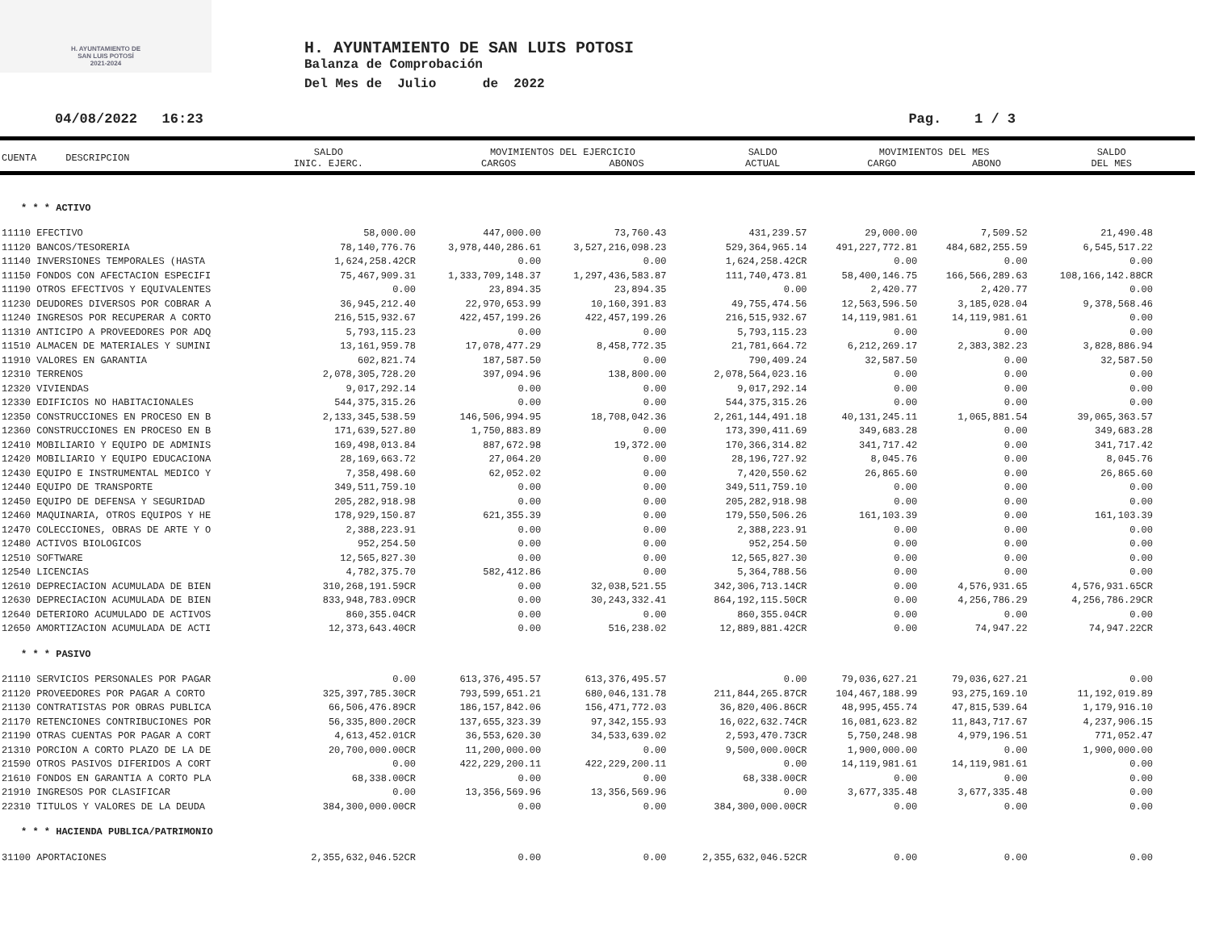H. AYUNTAMIENTO DE
SAN LUIS POTOSÍ
2021-2024
H. AYUNTAMIENTO DE SAN LUIS POTOSI
Balanza de Comprobación
Del Mes de Julio de 2022
04/08/2022 16:23 Pag. 1 / 3
| CUENTA DESCRIPCION | SALDO INIC. EJERC. | MOVIMIENTOS DEL EJERCICIO CARGOS ABONOS | SALDO ACTUAL | MOVIMIENTOS DEL MES CARGO ABONO | SALDO DEL MES |
| --- | --- | --- | --- | --- | --- |
| * * * ACTIVO | | | | | | | |
| 11110 EFECTIVO | 58,000.00 | 447,000.00 | 73,760.43 | 431,239.57 | 29,000.00 | 7,509.52 | 21,490.48 |
| 11120 BANCOS/TESORERIA | 78,140,776.76 | 3,978,440,286.61 | 3,527,216,098.23 | 529,364,965.14 | 491,227,772.81 | 484,682,255.59 | 6,545,517.22 |
| 11140 INVERSIONES TEMPORALES (HASTA | 1,624,258.42CR | 0.00 | 0.00 | 1,624,258.42CR | 0.00 | 0.00 | 0.00 |
| 11150 FONDOS CON AFECTACION ESPECIFI | 75,467,909.31 | 1,333,709,148.37 | 1,297,436,583.87 | 111,740,473.81 | 58,400,146.75 | 166,566,289.63 | 108,166,142.88CR |
| 11190 OTROS EFECTIVOS Y EQUIVALENTES | 0.00 | 23,894.35 | 23,894.35 | 0.00 | 2,420.77 | 2,420.77 | 0.00 |
| 11230 DEUDORES DIVERSOS POR COBRAR A | 36,945,212.40 | 22,970,653.99 | 10,160,391.83 | 49,755,474.56 | 12,563,596.50 | 3,185,028.04 | 9,378,568.46 |
| 11240 INGRESOS POR RECUPERAR A CORTO | 216,515,932.67 | 422,457,199.26 | 422,457,199.26 | 216,515,932.67 | 14,119,981.61 | 14,119,981.61 | 0.00 |
| 11310 ANTICIPO A PROVEEDORES POR ADQ | 5,793,115.23 | 0.00 | 0.00 | 5,793,115.23 | 0.00 | 0.00 | 0.00 |
| 11510 ALMACEN DE MATERIALES Y SUMINI | 13,161,959.78 | 17,078,477.29 | 8,458,772.35 | 21,781,664.72 | 6,212,269.17 | 2,383,382.23 | 3,828,886.94 |
| 11910 VALORES EN GARANTIA | 602,821.74 | 187,587.50 | 0.00 | 790,409.24 | 32,587.50 | 0.00 | 32,587.50 |
| 12310 TERRENOS | 2,078,305,728.20 | 397,094.96 | 138,800.00 | 2,078,564,023.16 | 0.00 | 0.00 | 0.00 |
| 12320 VIVIENDAS | 9,017,292.14 | 0.00 | 0.00 | 9,017,292.14 | 0.00 | 0.00 | 0.00 |
| 12330 EDIFICIOS NO HABITACIONALES | 544,375,315.26 | 0.00 | 0.00 | 544,375,315.26 | 0.00 | 0.00 | 0.00 |
| 12350 CONSTRUCCIONES EN PROCESO EN B | 2,133,345,538.59 | 146,506,994.95 | 18,708,042.36 | 2,261,144,491.18 | 40,131,245.11 | 1,065,881.54 | 39,065,363.57 |
| 12360 CONSTRUCCIONES EN PROCESO EN B | 171,639,527.80 | 1,750,883.89 | 0.00 | 173,390,411.69 | 349,683.28 | 0.00 | 349,683.28 |
| 12410 MOBILIARIO Y EQUIPO DE ADMINIS | 169,498,013.84 | 887,672.98 | 19,372.00 | 170,366,314.82 | 341,717.42 | 0.00 | 341,717.42 |
| 12420 MOBILIARIO Y EQUIPO EDUCACIONA | 28,169,663.72 | 27,064.20 | 0.00 | 28,196,727.92 | 8,045.76 | 0.00 | 8,045.76 |
| 12430 EQUIPO E INSTRUMENTAL MEDICO Y | 7,358,498.60 | 62,052.02 | 0.00 | 7,420,550.62 | 26,865.60 | 0.00 | 26,865.60 |
| 12440 EQUIPO DE TRANSPORTE | 349,511,759.10 | 0.00 | 0.00 | 349,511,759.10 | 0.00 | 0.00 | 0.00 |
| 12450 EQUIPO DE DEFENSA Y SEGURIDAD | 205,282,918.98 | 0.00 | 0.00 | 205,282,918.98 | 0.00 | 0.00 | 0.00 |
| 12460 MAQUINARIA, OTROS EQUIPOS Y HE | 178,929,150.87 | 621,355.39 | 0.00 | 179,550,506.26 | 161,103.39 | 0.00 | 161,103.39 |
| 12470 COLECCIONES, OBRAS DE ARTE Y O | 2,388,223.91 | 0.00 | 0.00 | 2,388,223.91 | 0.00 | 0.00 | 0.00 |
| 12480 ACTIVOS BIOLOGICOS | 952,254.50 | 0.00 | 0.00 | 952,254.50 | 0.00 | 0.00 | 0.00 |
| 12510 SOFTWARE | 12,565,827.30 | 0.00 | 0.00 | 12,565,827.30 | 0.00 | 0.00 | 0.00 |
| 12540 LICENCIAS | 4,782,375.70 | 582,412.86 | 0.00 | 5,364,788.56 | 0.00 | 0.00 | 0.00 |
| 12610 DEPRECIACION ACUMULADA DE BIEN | 310,268,191.59CR | 0.00 | 32,038,521.55 | 342,306,713.14CR | 0.00 | 4,576,931.65 | 4,576,931.65CR |
| 12630 DEPRECIACION ACUMULADA DE BIEN | 833,948,783.09CR | 0.00 | 30,243,332.41 | 864,192,115.50CR | 0.00 | 4,256,786.29 | 4,256,786.29CR |
| 12640 DETERIORO ACUMULADO DE ACTIVOS | 860,355.04CR | 0.00 | 0.00 | 860,355.04CR | 0.00 | 0.00 | 0.00 |
| 12650 AMORTIZACION ACUMULADA DE ACTI | 12,373,643.40CR | 0.00 | 516,238.02 | 12,889,881.42CR | 0.00 | 74,947.22 | 74,947.22CR |
| * * * PASIVO | | | | | | | |
| 21110 SERVICIOS PERSONALES POR PAGAR | 0.00 | 613,376,495.57 | 613,376,495.57 | 0.00 | 79,036,627.21 | 79,036,627.21 | 0.00 |
| 21120 PROVEEDORES POR PAGAR A CORTO | 325,397,785.30CR | 793,599,651.21 | 680,046,131.78 | 211,844,265.87CR | 104,467,188.99 | 93,275,169.10 | 11,192,019.89 |
| 21130 CONTRATISTAS POR OBRAS PUBLICA | 66,506,476.89CR | 186,157,842.06 | 156,471,772.03 | 36,820,406.86CR | 48,995,455.74 | 47,815,539.64 | 1,179,916.10 |
| 21170 RETENCIONES CONTRIBUCIONES POR | 56,335,800.20CR | 137,655,323.39 | 97,342,155.93 | 16,022,632.74CR | 16,081,623.82 | 11,843,717.67 | 4,237,906.15 |
| 21190 OTRAS CUENTAS POR PAGAR A CORT | 4,613,452.01CR | 36,553,620.30 | 34,533,639.02 | 2,593,470.73CR | 5,750,248.98 | 4,979,196.51 | 771,052.47 |
| 21310 PORCION A CORTO PLAZO DE LA DE | 20,700,000.00CR | 11,200,000.00 | 0.00 | 9,500,000.00CR | 1,900,000.00 | 0.00 | 1,900,000.00 |
| 21590 OTROS PASIVOS DIFERIDOS A CORT | 0.00 | 422,229,200.11 | 422,229,200.11 | 0.00 | 14,119,981.61 | 14,119,981.61 | 0.00 |
| 21610 FONDOS EN GARANTIA A CORTO PLA | 68,338.00CR | 0.00 | 0.00 | 68,338.00CR | 0.00 | 0.00 | 0.00 |
| 21910 INGRESOS POR CLASIFICAR | 0.00 | 13,356,569.96 | 13,356,569.96 | 0.00 | 3,677,335.48 | 3,677,335.48 | 0.00 |
| 22310 TITULOS Y VALORES DE LA DEUDA | 384,300,000.00CR | 0.00 | 0.00 | 384,300,000.00CR | 0.00 | 0.00 | 0.00 |
| * * * HACIENDA PUBLICA/PATRIMONIO | | | | | | | |
| 31100 APORTACIONES | 2,355,632,046.52CR | 0.00 | 0.00 | 2,355,632,046.52CR | 0.00 | 0.00 | 0.00 |